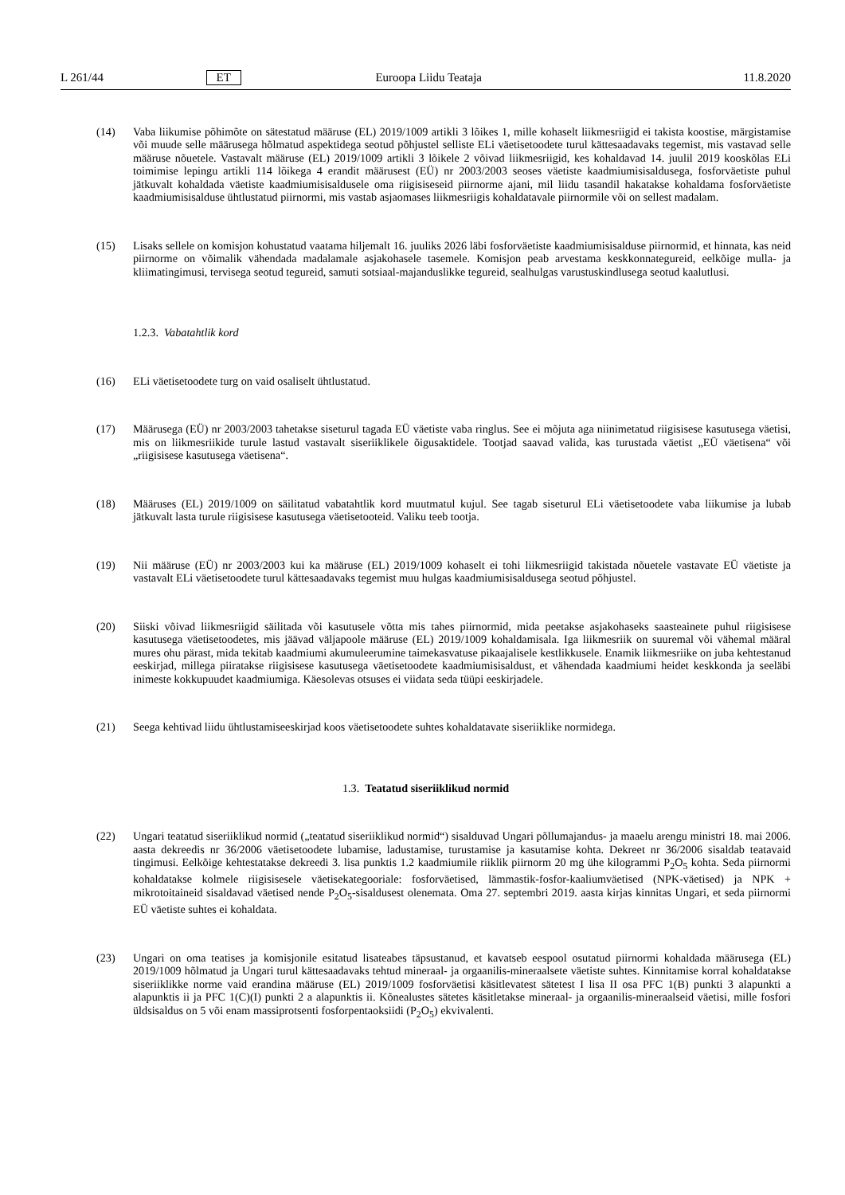L 261/44 ET Euroopa Liidu Teataja 11.8.2020
(14) Vaba liikumise põhimõte on sätestatud määruse (EL) 2019/1009 artikli 3 lõikes 1, mille kohaselt liikmesriigid ei takista koostise, märgistamise või muude selle määrusega hõlmatud aspektidega seotud põhjustel selliste ELi väetisetoodete turul kättesaadavaks tegemist, mis vastavad selle määruse nõuetele. Vastavalt määruse (EL) 2019/1009 artikli 3 lõikele 2 võivad liikmesriigid, kes kohaldavad 14. juulil 2019 kooskõlas ELi toimimise lepingu artikli 114 lõikega 4 erandit määrusest (EÜ) nr 2003/2003 seoses väetiste kaadmiumisisaldusega, fosforväetiste puhul jätkuvalt kohaldada väetiste kaadmiumisisaldusele oma riigisiseseid piirnorme ajani, mil liidu tasandil hakatakse kohaldama fosforväetiste kaadmiumisisalduse ühtlustatud piirnormi, mis vastab asjaomases liikmesriigis kohaldatavale piirnormile või on sellest madalam.
(15) Lisaks sellele on komisjon kohustatud vaatama hiljemalt 16. juuliks 2026 läbi fosforväetiste kaadmiumisisalduse piirnormid, et hinnata, kas neid piirnorme on võimalik vähendada madalamale asjakohasele tasemele. Komisjon peab arvestama keskkonnategureid, eelkõige mulla- ja kliimatingimusi, tervisega seotud tegureid, samuti sotsiaal-majanduslikke tegureid, sealhulgas varustuskindlusega seotud kaalutlusi.
1.2.3. Vabatahtlik kord
(16) ELi väetisetoodete turg on vaid osaliselt ühtlustatud.
(17) Määrusega (EÜ) nr 2003/2003 tahetakse siseturul tagada EÜ väetiste vaba ringlus. See ei mõjuta aga niinimetatud riigisisese kasutusega väetisi, mis on liikmesriikide turule lastud vastavalt siseriiklikele õigusaktidele. Tootjad saavad valida, kas turustada väetist „EÜ väetisena“ või „riigisisese kasutusega väetisena“.
(18) Määruses (EL) 2019/1009 on säilitatud vabatahtlik kord muutmatul kujul. See tagab siseturul ELi väetisetoodete vaba liikumise ja lubab jätkuvalt lasta turule riigisisese kasutusega väetisetooteid. Valiku teeb tootja.
(19) Nii määruse (EÜ) nr 2003/2003 kui ka määruse (EL) 2019/1009 kohaselt ei tohi liikmesriigid takistada nõuetele vastavate EÜ väetiste ja vastavalt ELi väetisetoodete turul kättesaadavaks tegemist muu hulgas kaadmiumisisaldusega seotud põhjustel.
(20) Siiski võivad liikmesriigid säilitada või kasutusele võtta mis tahes piirnormid, mida peetakse asjakohaseks saasteainete puhul riigisisese kasutusega väetisetoodetes, mis jäävad väljapoole määruse (EL) 2019/1009 kohaldamisala. Iga liikmesriik on suuremal või vähemal määral mures ohu pärast, mida tekitab kaadmiumi akumuleerumine taimekasvatuse pikaajalisele kestlikkusele. Enamik liikmesriike on juba kehtestanud eeskirjad, millega piiratakse riigisisese kasutusega väetisetoodete kaadmiumisisaldust, et vähendada kaadmiumi heidet keskkonda ja seeläbi inimeste kokkupuudet kaadmiumiga. Käesolevas otsuses ei viidata seda tüüpi eeskirjadele.
(21) Seega kehtivad liidu ühtlustamiseeskirjad koos väetisetoodete suhtes kohaldatavate siseriiklike normidega.
1.3. Teatatud siseriiklikud normid
(22) Ungari teatatud siseriiklikud normid („teatatud siseriiklikud normid“) sisalduvad Ungari põllumajandus- ja maaelu arengu ministri 18. mai 2006. aasta dekreedis nr 36/2006 väetisetoodete lubamise, ladustamise, turustamise ja kasutamise kohta. Dekreet nr 36/2006 sisaldab teatavaid tingimusi. Eelkõige kehtestatakse dekreedi 3. lisa punktis 1.2 kaadmiumile riiklik piirnorm 20 mg ühe kilogrammi P<sub>2</sub>O<sub>5</sub> kohta. Seda piirnormi kohaldatakse kolmele riigisisesele väetisekategooriale: fosforväetised, lämmastik-fosfor-kaaliumväetised (NPK-väetised) ja NPK + mikrotoitaineid sisaldavad väetised nende P<sub>2</sub>O<sub>5</sub>-sisaldusest olenemata. Oma 27. septembri 2019. aasta kirjas kinnitas Ungari, et seda piirnormi EÜ väetiste suhtes ei kohaldata.
(23) Ungari on oma teatises ja komisjonile esitatud lisateabes täpsustanud, et kavatseb eespool osutatud piirnormi kohaldada määrusega (EL) 2019/1009 hõlmatud ja Ungari turul kättesaadavaks tehtud mineraal- ja orgaanilis-mineraalsete väetiste suhtes. Kinnitamise korral kohaldatakse siseriiklikke norme vaid erandina määruse (EL) 2019/1009 fosforväetisi käsitlevatest sätetest I lisa II osa PFC 1(B) punkti 3 alapunkti a alapunktis ii ja PFC 1(C)(I) punkti 2 a alapunktis ii. Kõnealustes sätetes käsitletakse mineraal- ja orgaanilis-mineraalseid väetisi, mille fosfori üldsisaldus on 5 või enam massiprotsenti fosforpentaoksiidi (P<sub>2</sub>O<sub>5</sub>) ekvivalenti.